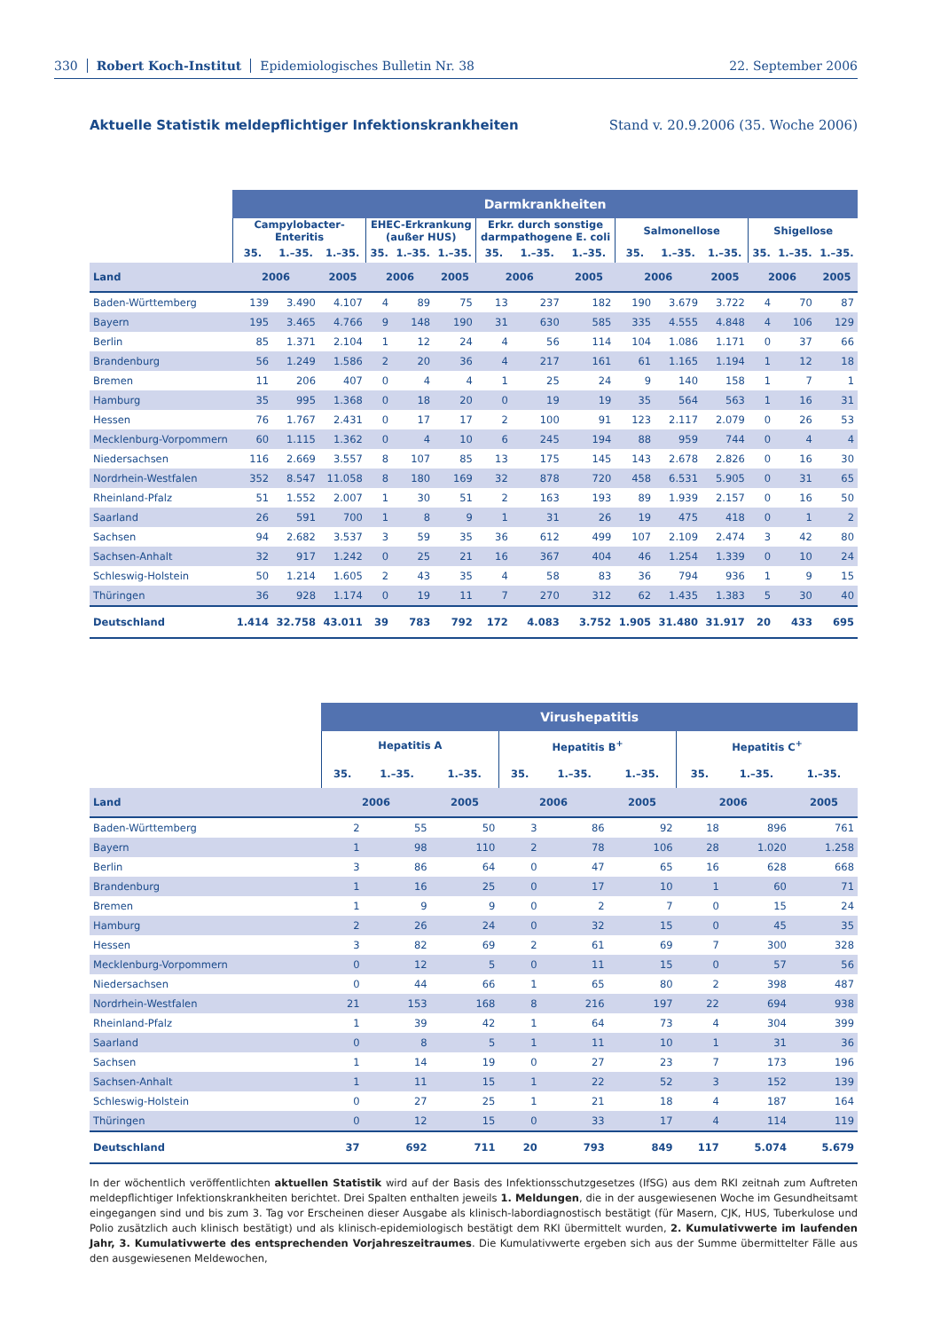330 Robert Koch-Institut Epidemiologisches Bulletin Nr. 38 22. September 2006
Aktuelle Statistik meldepflichtiger Infektionskrankheiten Stand v. 20.9.2006 (35. Woche 2006)
| | Darmkrankheiten | | | | | | | | | | | | | | |
| --- | --- | --- | --- | --- | --- | --- | --- | --- | --- | --- | --- | --- | --- | --- | --- |
| | Campylobacter- Enteritis | | | EHEC-Erkrankung (außer HUS) | | | Erkr. durch sonstige darmpathogene E. coli | | | Salmonellose | | | Shigellose | | |
| | 35. | 1.–35. | 1.–35. | 35. | 1.–35. | 1.–35. | 35. | 1.–35. | 1.–35. | 35. | 1.–35. | 1.–35. | 35. | 1.–35. | 1.–35. |
| Land | 2006 | | 2005 | 2006 | | 2005 | 2006 | | 2005 | 2006 | | 2005 | 2006 | | 2005 |
| Baden-Württemberg | 139 | 3.490 | 4.107 | 4 | 89 | 75 | 13 | 237 | 182 | 190 | 3.679 | 3.722 | 4 | 70 | 87 |
| Bayern | 195 | 3.465 | 4.766 | 9 | 148 | 190 | 31 | 630 | 585 | 335 | 4.555 | 4.848 | 4 | 106 | 129 |
| Berlin | 85 | 1.371 | 2.104 | 1 | 12 | 24 | 4 | 56 | 114 | 104 | 1.086 | 1.171 | 0 | 37 | 66 |
| Brandenburg | 56 | 1.249 | 1.586 | 2 | 20 | 36 | 4 | 217 | 161 | 61 | 1.165 | 1.194 | 1 | 12 | 18 |
| Bremen | 11 | 206 | 407 | 0 | 4 | 4 | 1 | 25 | 24 | 9 | 140 | 158 | 1 | 7 | 1 |
| Hamburg | 35 | 995 | 1.368 | 0 | 18 | 20 | 0 | 19 | 19 | 35 | 564 | 563 | 1 | 16 | 31 |
| Hessen | 76 | 1.767 | 2.431 | 0 | 17 | 17 | 2 | 100 | 91 | 123 | 2.117 | 2.079 | 0 | 26 | 53 |
| Mecklenburg-Vorpommern | 60 | 1.115 | 1.362 | 0 | 4 | 10 | 6 | 245 | 194 | 88 | 959 | 744 | 0 | 4 | 4 |
| Niedersachsen | 116 | 2.669 | 3.557 | 8 | 107 | 85 | 13 | 175 | 145 | 143 | 2.678 | 2.826 | 0 | 16 | 30 |
| Nordrhein-Westfalen | 352 | 8.547 | 11.058 | 8 | 180 | 169 | 32 | 878 | 720 | 458 | 6.531 | 5.905 | 0 | 31 | 65 |
| Rheinland-Pfalz | 51 | 1.552 | 2.007 | 1 | 30 | 51 | 2 | 163 | 193 | 89 | 1.939 | 2.157 | 0 | 16 | 50 |
| Saarland | 26 | 591 | 700 | 1 | 8 | 9 | 1 | 31 | 26 | 19 | 475 | 418 | 0 | 1 | 2 |
| Sachsen | 94 | 2.682 | 3.537 | 3 | 59 | 35 | 36 | 612 | 499 | 107 | 2.109 | 2.474 | 3 | 42 | 80 |
| Sachsen-Anhalt | 32 | 917 | 1.242 | 0 | 25 | 21 | 16 | 367 | 404 | 46 | 1.254 | 1.339 | 0 | 10 | 24 |
| Schleswig-Holstein | 50 | 1.214 | 1.605 | 2 | 43 | 35 | 4 | 58 | 83 | 36 | 794 | 936 | 1 | 9 | 15 |
| Thüringen | 36 | 928 | 1.174 | 0 | 19 | 11 | 7 | 270 | 312 | 62 | 1.435 | 1.383 | 5 | 30 | 40 |
| Deutschland | 1.414 | 32.758 | 43.011 | 39 | 783 | 792 | 172 | 4.083 | 3.752 | 1.905 | 31.480 | 31.917 | 20 | 433 | 695 |
| | Virushepatitis | | | | | | | | |
| --- | --- | --- | --- | --- | --- | --- | --- | --- | --- |
| | Hepatitis A | | | Hepatitis B<sup>+</sup> | | | Hepatitis C<sup>+</sup> | | |
| | 35. | 1.–35. | 1.–35. | 35. | 1.–35. | 1.–35. | 35. | 1.–35. | 1.–35. |
| Land | 2006 | | 2005 | 2006 | | 2005 | 2006 | | 2005 |
| Baden-Württemberg | 2 | 55 | 50 | 3 | 86 | 92 | 18 | 896 | 761 |
| Bayern | 1 | 98 | 110 | 2 | 78 | 106 | 28 | 1.020 | 1.258 |
| Berlin | 3 | 86 | 64 | 0 | 47 | 65 | 16 | 628 | 668 |
| Brandenburg | 1 | 16 | 25 | 0 | 17 | 10 | 1 | 60 | 71 |
| Bremen | 1 | 9 | 9 | 0 | 2 | 7 | 0 | 15 | 24 |
| Hamburg | 2 | 26 | 24 | 0 | 32 | 15 | 0 | 45 | 35 |
| Hessen | 3 | 82 | 69 | 2 | 61 | 69 | 7 | 300 | 328 |
| Mecklenburg-Vorpommern | 0 | 12 | 5 | 0 | 11 | 15 | 0 | 57 | 56 |
| Niedersachsen | 0 | 44 | 66 | 1 | 65 | 80 | 2 | 398 | 487 |
| Nordrhein-Westfalen | 21 | 153 | 168 | 8 | 216 | 197 | 22 | 694 | 938 |
| Rheinland-Pfalz | 1 | 39 | 42 | 1 | 64 | 73 | 4 | 304 | 399 |
| Saarland | 0 | 8 | 5 | 1 | 11 | 10 | 1 | 31 | 36 |
| Sachsen | 1 | 14 | 19 | 0 | 27 | 23 | 7 | 173 | 196 |
| Sachsen-Anhalt | 1 | 11 | 15 | 1 | 22 | 52 | 3 | 152 | 139 |
| Schleswig-Holstein | 0 | 27 | 25 | 1 | 21 | 18 | 4 | 187 | 164 |
| Thüringen | 0 | 12 | 15 | 0 | 33 | 17 | 4 | 114 | 119 |
| Deutschland | 37 | 692 | 711 | 20 | 793 | 849 | 117 | 5.074 | 5.679 |
In der wöchentlich veröffentlichten aktuellen Statistik wird auf der Basis des Infektionsschutzgesetzes (IfSG) aus dem RKI zeitnah zum Auftreten meldepflichtiger Infektionskrankheiten berichtet. Drei Spalten enthalten jeweils 1. Meldungen, die in der ausgewiesenen Woche im Gesundheitsamt eingegangen sind und bis zum 3. Tag vor Erscheinen dieser Ausgabe als klinisch-labordiagnostisch bestätigt (für Masern, CJK, HUS, Tuberkulose und Polio zusätzlich auch klinisch bestätigt) und als klinisch-epidemiologisch bestätigt dem RKI übermittelt wurden, 2. Kumulativwerte im laufenden Jahr, 3. Kumulativwerte des entsprechenden Vorjahreszeitraumes. Die Kumulativwerte ergeben sich aus der Summe übermittelter Fälle aus den ausgewiesenen Meldewochen,